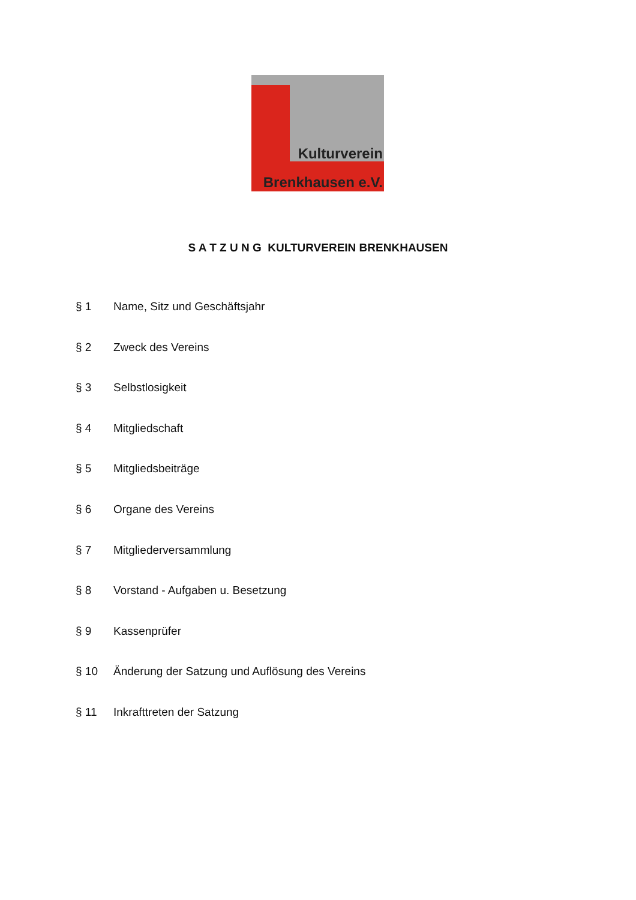Kulturverein
Brenkhausen e.V.
S A T Z U N G KULTURVEREIN BRENKHAUSEN
§ 1 Name, Sitz und Geschäftsjahr
§ 2 Zweck des Vereins
§ 3 Selbstlosigkeit
§ 4 Mitgliedschaft
§ 5 Mitgliedsbeiträge
§ 6 Organe des Vereins
§ 7 Mitgliederversammlung
§ 8 Vorstand - Aufgaben u. Besetzung
§ 9 Kassenprüfer
§ 10 Änderung der Satzung und Auflösung des Vereins
§ 11 Inkrafttreten der Satzung